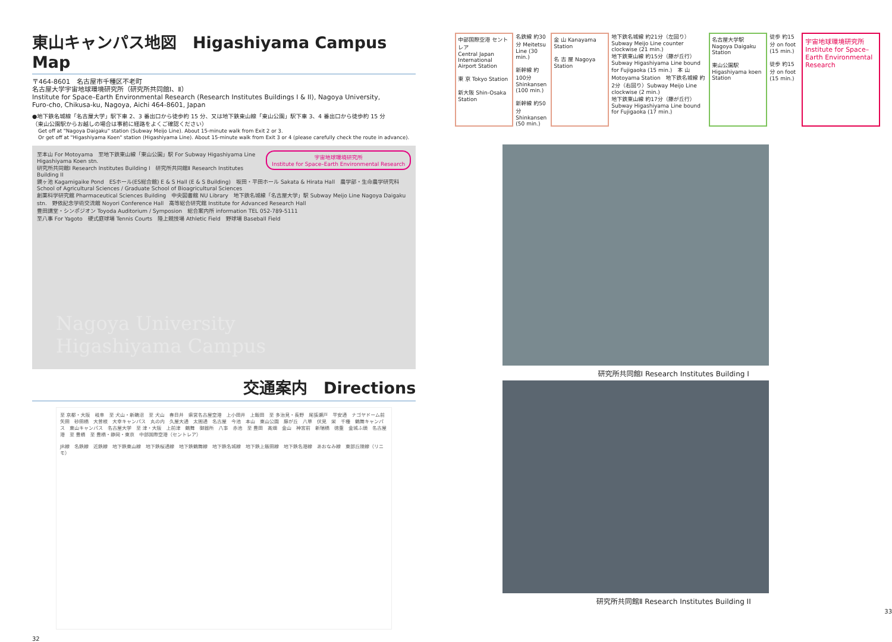東山キャンパス地図　Higashiyama Campus Map
〒464-8601　名古屋市千種区不老町
名古屋大学宇宙地球環境研究所（研究所共同館Ⅰ、Ⅱ）
Institute for Space–Earth Environmental Research (Research Institutes Buildings I & II), Nagoya University,
Furo-cho, Chikusa-ku, Nagoya, Aichi 464-8601, Japan
●地下鉄名城線「名古屋大学」駅下車 2、3 番出口から徒歩約 15 分、又は地下鉄東山線「東山公園」駅下車 3、4 番出口から徒歩約 15 分
（東山公園駅からお越しの場合は事前に経路をよくご確認ください）
Get off at "Nagoya Daigaku" station (Subway Meijo Line). About 15-minute walk from Exit 2 or 3.
Or get off at "Higashiyama Koen" station (Higashiyama Line). About 15-minute walk from Exit 3 or 4 (please carefully check the route in advance).
宇宙地球環境研究所
Institute for Space–Earth Environmental Research
至本山 For Motoyama　至地下鉄東山線「東山公園」駅 For Subway Higashiyama Line Higashiyama Koen stn.
研究所共同館Ⅰ Research Institutes Building I　研究所共同館Ⅱ Research Institutes Building II
鏡ヶ池 Kagamigaike Pond　ESホール(ES総合館) E & S Hall (E & S Building)　坂田・平田ホール Sakata & Hirata Hall　農学部・生命農学研究科 School of Agricultural Sciences / Graduate School of Bioagricultural Sciences
創薬科学研究館 Pharmaceutical Sciences Building　中央図書館 NU Library　地下鉄名城線「名古屋大学」駅 Subway Meijo Line Nagoya Daigaku stn.　野依記念学術交流館 Noyori Conference Hall　高等総合研究館 Institute for Advanced Research Hall
豊田講堂・シンポジオン Toyoda Auditorium / Symposion　総合案内所 information TEL 052-789-5111
至八事 For Yagoto　硬式庭球場 Tennis Courts　陸上競技場 Athletic Field　野球場 Baseball Field
Nagoya University
Higashiyama Campus
交通案内　Directions
至 京都・大阪　岐阜　至 犬山・新鵜沼　至 犬山　春日井　県営名古屋空港　上小田井　上飯田　至 多治見・長野　尾張瀬戸　平安通　ナゴヤドーム前矢田　砂田橋　大曽根　大幸キャンパス　丸の内　久屋大通　太閤通　名古屋　今池　本山　東山公園　藤が丘　八草　伏見　栄　千種　鶴舞キャンパス　東山キャンパス　名古屋大学　至 津・大阪　上前津　鶴舞　御器所　八事　赤池　至 豊田　高畑　金山　神宮前　新瑞橋　徳重　金城ふ頭　名古屋港　至 豊橋　至 豊橋・静岡・東京　中部国際空港（セントレア）
JR線　名鉄線　近鉄線　地下鉄東山線　地下鉄桜通線　地下鉄鶴舞線　地下鉄名城線　地下鉄上飯田線　地下鉄名港線　あおなみ線　東部丘陵線（リニモ）
32
中部国際空港 セントレア
Central Japan International Airport Station
東 京 Tokyo Station
新大阪 Shin-Osaka Station
名鉄線 約30分 Meitetsu Line (30 min.)
新幹線 約100分 Shinkansen (100 min.)
新幹線 約50分 Shinkansen (50 min.)
金 山 Kanayama Station
名 古 屋 Nagoya Station
地下鉄名城線 約21分（左回り）Subway Meijo Line counter clockwise (21 min.)
地下鉄東山線 約15分（藤が丘行）Subway Higashiyama Line bound for Fujigaoka (15 min.)　本 山 Motoyama Station　地下鉄名城線 約2分（右回り）Subway Meijo Line clockwise (2 min.)
地下鉄東山線 約17分（藤が丘行）Subway Higashiyama Line bound for Fujigaoka (17 min.)
名古屋大学駅 Nagoya Daigaku Station
東山公園駅 Higashiyama koen Station
徒歩 約15分 on foot (15 min.)
徒歩 約15分 on foot (15 min.)
宇宙地球環境研究所
Institute for Space–Earth Environmental Research
研究所共同館Ⅰ Research Institutes Building I
研究所共同館Ⅱ Research Institutes Building II
33